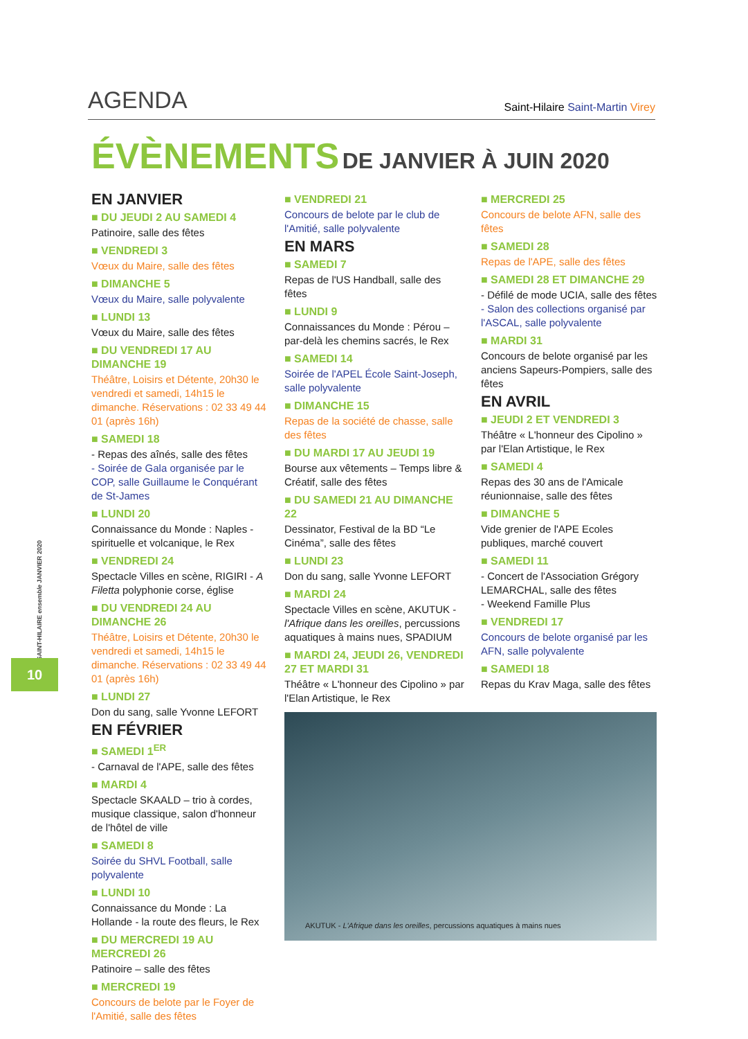AGENDA Saint-Hilaire Saint-Martin Virey
ÉVÈNEMENTS DE JANVIER À JUIN 2020
EN JANVIER
■ DU JEUDI 2 AU SAMEDI 4
Patinoire, salle des fêtes
■ VENDREDI 3
Vœux du Maire, salle des fêtes
■ DIMANCHE 5
Vœux du Maire, salle polyvalente
■ LUNDI 13
Vœux du Maire, salle des fêtes
■ DU VENDREDI 17 AU DIMANCHE 19
Théâtre, Loisirs et Détente, 20h30 le vendredi et samedi, 14h15 le dimanche. Réservations : 02 33 49 44 01 (après 16h)
■ SAMEDI 18
- Repas des aînés, salle des fêtes
- Soirée de Gala organisée par le COP, salle Guillaume le Conquérant de St-James
■ LUNDI 20
Connaissance du Monde : Naples - spirituelle et volcanique, le Rex
■ VENDREDI 24
Spectacle Villes en scène, RIGIRI - A Filetta polyphonie corse, église
■ DU VENDREDI 24 AU DIMANCHE 26
Théâtre, Loisirs et Détente, 20h30 le vendredi et samedi, 14h15 le dimanche. Réservations : 02 33 49 44 01 (après 16h)
■ LUNDI 27
Don du sang, salle Yvonne LEFORT
EN FÉVRIER
■ SAMEDI 1<sup>ER</sup>
- Carnaval de l'APE, salle des fêtes
■ MARDI 4
Spectacle SKAALD – trio à cordes, musique classique, salon d'honneur de l'hôtel de ville
■ SAMEDI 8
Soirée du SHVL Football, salle polyvalente
■ LUNDI 10
Connaissance du Monde : La Hollande - la route des fleurs, le Rex
■ DU MERCREDI 19 AU MERCREDI 26
Patinoire – salle des fêtes
■ MERCREDI 19
Concours de belote par le Foyer de l'Amitié, salle des fêtes
■ VENDREDI 21
Concours de belote par le club de l'Amitié, salle polyvalente
EN MARS
■ SAMEDI 7
Repas de l'US Handball, salle des fêtes
■ LUNDI 9
Connaissances du Monde : Pérou – par-delà les chemins sacrés, le Rex
■ SAMEDI 14
Soirée de l'APEL École Saint-Joseph, salle polyvalente
■ DIMANCHE 15
Repas de la société de chasse, salle des fêtes
■ DU MARDI 17 AU JEUDI 19
Bourse aux vêtements – Temps libre & Créatif, salle des fêtes
■ DU SAMEDI 21 AU DIMANCHE 22
Dessinator, Festival de la BD “Le Cinéma”, salle des fêtes
■ LUNDI 23
Don du sang, salle Yvonne LEFORT
■ MARDI 24
Spectacle Villes en scène, AKUTUK - l'Afrique dans les oreilles, percussions aquatiques à mains nues, SPADIUM
■ MARDI 24, JEUDI 26, VENDREDI 27 ET MARDI 31
Théâtre « L'honneur des Cipolino » par l'Elan Artistique, le Rex
AKUTUK - L'Afrique dans les oreilles, percussions aquatiques à mains nues
■ MERCREDI 25
Concours de belote AFN, salle des fêtes
■ SAMEDI 28
Repas de l'APE, salle des fêtes
■ SAMEDI 28 ET DIMANCHE 29
- Défilé de mode UCIA, salle des fêtes
- Salon des collections organisé par l'ASCAL, salle polyvalente
■ MARDI 31
Concours de belote organisé par les anciens Sapeurs-Pompiers, salle des fêtes
EN AVRIL
■ JEUDI 2 ET VENDREDI 3
Théâtre « L'honneur des Cipolino » par l'Elan Artistique, le Rex
■ SAMEDI 4
Repas des 30 ans de l'Amicale réunionnaise, salle des fêtes
■ DIMANCHE 5
Vide grenier de l'APE Ecoles publiques, marché couvert
■ SAMEDI 11
- Concert de l'Association Grégory LEMARCHAL, salle des fêtes
- Weekend Famille Plus
■ VENDREDI 17
Concours de belote organisé par les AFN, salle polyvalente
■ SAMEDI 18
Repas du Krav Maga, salle des fêtes
SAINT-HILAIRE ensemble JANVIER 2020
10